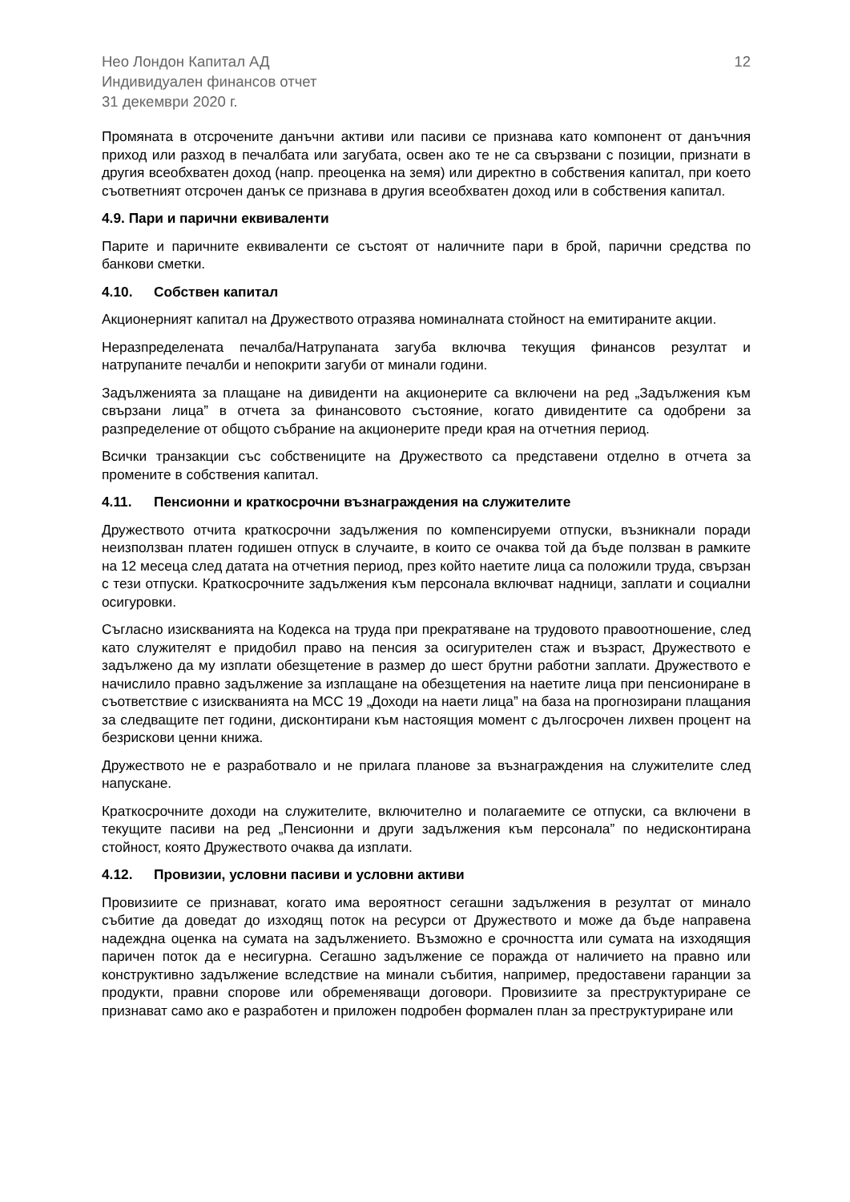Нео Лондон Капитал АД
Индивидуален финансов отчет
31 декември 2020 г.
12
Промяната в отсрочените данъчни активи или пасиви се признава като компонент от данъчния приход или разход в печалбата или загубата, освен ако те не са свързвани с позиции, признати в другия всеобхватен доход (напр. преоценка на земя) или директно в собствения капитал, при което съответният отсрочен данък се признава в другия всеобхватен доход или в собствения капитал.
4.9. Пари и парични еквиваленти
Парите и паричните еквиваленти се състоят от наличните пари в брой, парични средства по банкови сметки.
4.10. Собствен капитал
Акционерният капитал на Дружеството отразява номиналната стойност на емитираните акции.
Неразпределената печалба/Натрупаната загуба включва текущия финансов резултат и натрупаните печалби и непокрити загуби от минали години.
Задълженията за плащане на дивиденти на акционерите са включени на ред „Задължения към свързани лица” в отчета за финансовото състояние, когато дивидентите са одобрени за разпределение от общото събрание на акционерите преди края на отчетния период.
Всички транзакции със собствениците на Дружеството са представени отделно в отчета за промените в собствения капитал.
4.11. Пенсионни и краткосрочни възнаграждения на служителите
Дружеството отчита краткосрочни задължения по компенсируеми отпуски, възникнали поради неизползван платен годишен отпуск в случаите, в които се очаква той да бъде ползван в рамките на 12 месеца след датата на отчетния период, през който наетите лица са положили труда, свързан с тези отпуски. Краткосрочните задължения към персонала включват надници, заплати и социални осигуровки.
Съгласно изискванията на Кодекса на труда при прекратяване на трудовото правоотношение, след като служителят е придобил право на пенсия за осигурителен стаж и възраст, Дружеството е задължено да му изплати обезщетение в размер до шест брутни работни заплати. Дружеството е начислило правно задължение за изплащане на обезщетения на наетите лица при пенсиониране в съответствие с изискванията на МСС 19 „Доходи на наети лица” на база на прогнозирани плащания за следващите пет години, дисконтирани към настоящия момент с дългосрочен лихвен процент на безрискови ценни книжа.
Дружеството не е разработвало и не прилага планове за възнаграждения на служителите след напускане.
Краткосрочните доходи на служителите, включително и полагаемите се отпуски, са включени в текущите пасиви на ред „Пенсионни и други задължения към персонала” по недисконтирана стойност, която Дружеството очаква да изплати.
4.12. Провизии, условни пасиви и условни активи
Провизиите се признават, когато има вероятност сегашни задължения в резултат от минало събитие да доведат до изходящ поток на ресурси от Дружеството и може да бъде направена надеждна оценка на сумата на задължението. Възможно е срочността или сумата на изходящия паричен поток да е несигурна. Сегашно задължение се поражда от наличието на правно или конструктивно задължение вследствие на минали събития, например, предоставени гаранции за продукти, правни спорове или обременяващи договори. Провизиите за преструктуриране се признават само ако е разработен и приложен подробен формален план за преструктуриране или